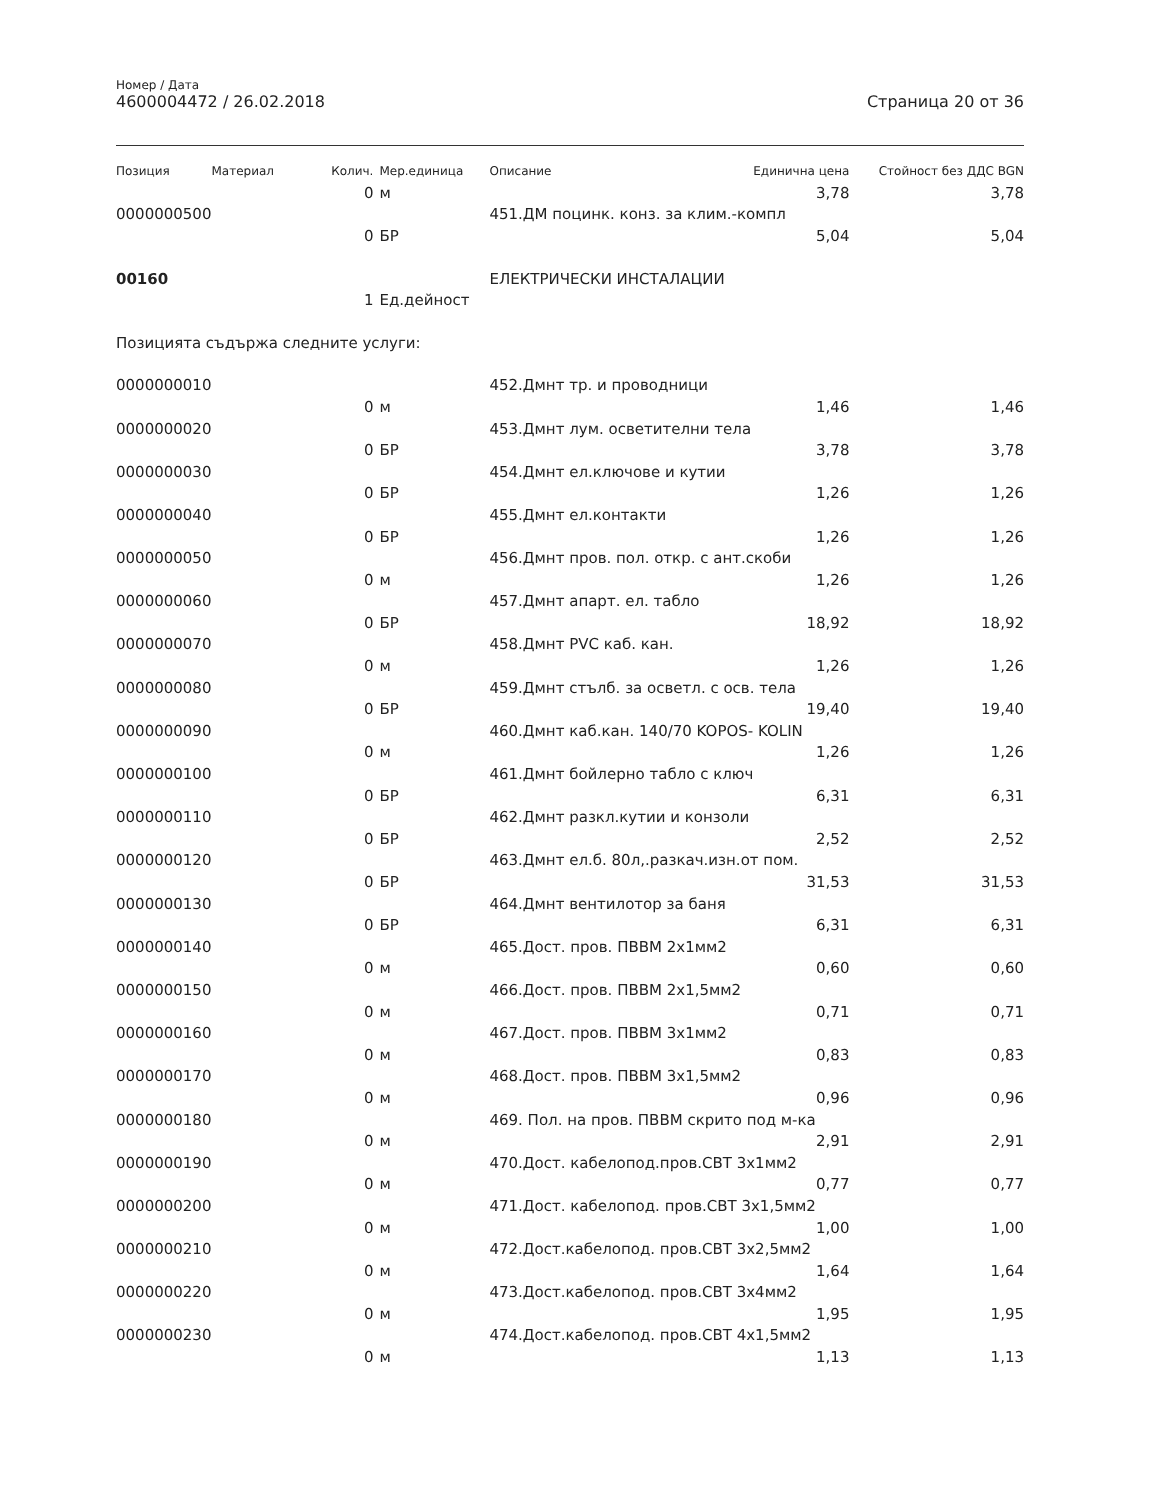Номер / Дата
4600004472 / 26.02.2018 Страница 20 от 36
| Позиция | Материал | Колич. | Мер.единица | Описание | Единична цена | Стойност без ДДС BGN |
| --- | --- | --- | --- | --- | --- | --- |
| | | 0 | м | | 3,78 | 3,78 |
| 0000000500 | | | | 451.ДМ поцинк. конз. за клим.-компл | | |
| | | 0 | БР | | 5,04 | 5,04 |
| 00160 | | | | ЕЛЕКТРИЧЕСКИ ИНСТАЛАЦИИ | | |
| | | 1 | Ед.дейност | | | |
| Позицията съдържа следните услуги: | | | | | | |
| 0000000010 | | | | 452.Дмнт тр. и проводници | | |
| | | 0 | м | | 1,46 | 1,46 |
| 0000000020 | | | | 453.Дмнт лум. осветителни тела | | |
| | | 0 | БР | | 3,78 | 3,78 |
| 0000000030 | | | | 454.Дмнт ел.ключове и кутии | | |
| | | 0 | БР | | 1,26 | 1,26 |
| 0000000040 | | | | 455.Дмнт ел.контакти | | |
| | | 0 | БР | | 1,26 | 1,26 |
| 0000000050 | | | | 456.Дмнт пров. пол. откр. с ант.скоби | | |
| | | 0 | м | | 1,26 | 1,26 |
| 0000000060 | | | | 457.Дмнт апарт. ел. табло | | |
| | | 0 | БР | | 18,92 | 18,92 |
| 0000000070 | | | | 458.Дмнт PVC каб. кан. | | |
| | | 0 | м | | 1,26 | 1,26 |
| 0000000080 | | | | 459.Дмнт стълб. за осветл. с осв. тела | | |
| | | 0 | БР | | 19,40 | 19,40 |
| 0000000090 | | | | 460.Дмнт каб.кан. 140/70 KOPOS- KOLIN | | |
| | | 0 | м | | 1,26 | 1,26 |
| 0000000100 | | | | 461.Дмнт бойлерно табло с ключ | | |
| | | 0 | БР | | 6,31 | 6,31 |
| 0000000110 | | | | 462.Дмнт разкл.кутии и конзоли | | |
| | | 0 | БР | | 2,52 | 2,52 |
| 0000000120 | | | | 463.Дмнт ел.б. 80л,.разкач.изн.от пом. | | |
| | | 0 | БР | | 31,53 | 31,53 |
| 0000000130 | | | | 464.Дмнт вентилотор за баня | | |
| | | 0 | БР | | 6,31 | 6,31 |
| 0000000140 | | | | 465.Дост. пров. ПВВМ 2х1мм2 | | |
| | | 0 | м | | 0,60 | 0,60 |
| 0000000150 | | | | 466.Дост. пров. ПВВМ 2х1,5мм2 | | |
| | | 0 | м | | 0,71 | 0,71 |
| 0000000160 | | | | 467.Дост. пров. ПВВМ 3х1мм2 | | |
| | | 0 | м | | 0,83 | 0,83 |
| 0000000170 | | | | 468.Дост. пров. ПВВМ 3х1,5мм2 | | |
| | | 0 | м | | 0,96 | 0,96 |
| 0000000180 | | | | 469. Пол. на пров. ПВВМ скрито под м-ка | | |
| | | 0 | м | | 2,91 | 2,91 |
| 0000000190 | | | | 470.Дост. кабелопод.пров.СВТ 3х1мм2 | | |
| | | 0 | м | | 0,77 | 0,77 |
| 0000000200 | | | | 471.Дост. кабелопод. пров.СВТ 3х1,5мм2 | | |
| | | 0 | м | | 1,00 | 1,00 |
| 0000000210 | | | | 472.Дост.кабелопод. пров.СВТ 3х2,5мм2 | | |
| | | 0 | м | | 1,64 | 1,64 |
| 0000000220 | | | | 473.Дост.кабелопод. пров.СВТ 3х4мм2 | | |
| | | 0 | м | | 1,95 | 1,95 |
| 0000000230 | | | | 474.Дост.кабелопод. пров.СВТ 4х1,5мм2 | | |
| | | 0 | м | | 1,13 | 1,13 |